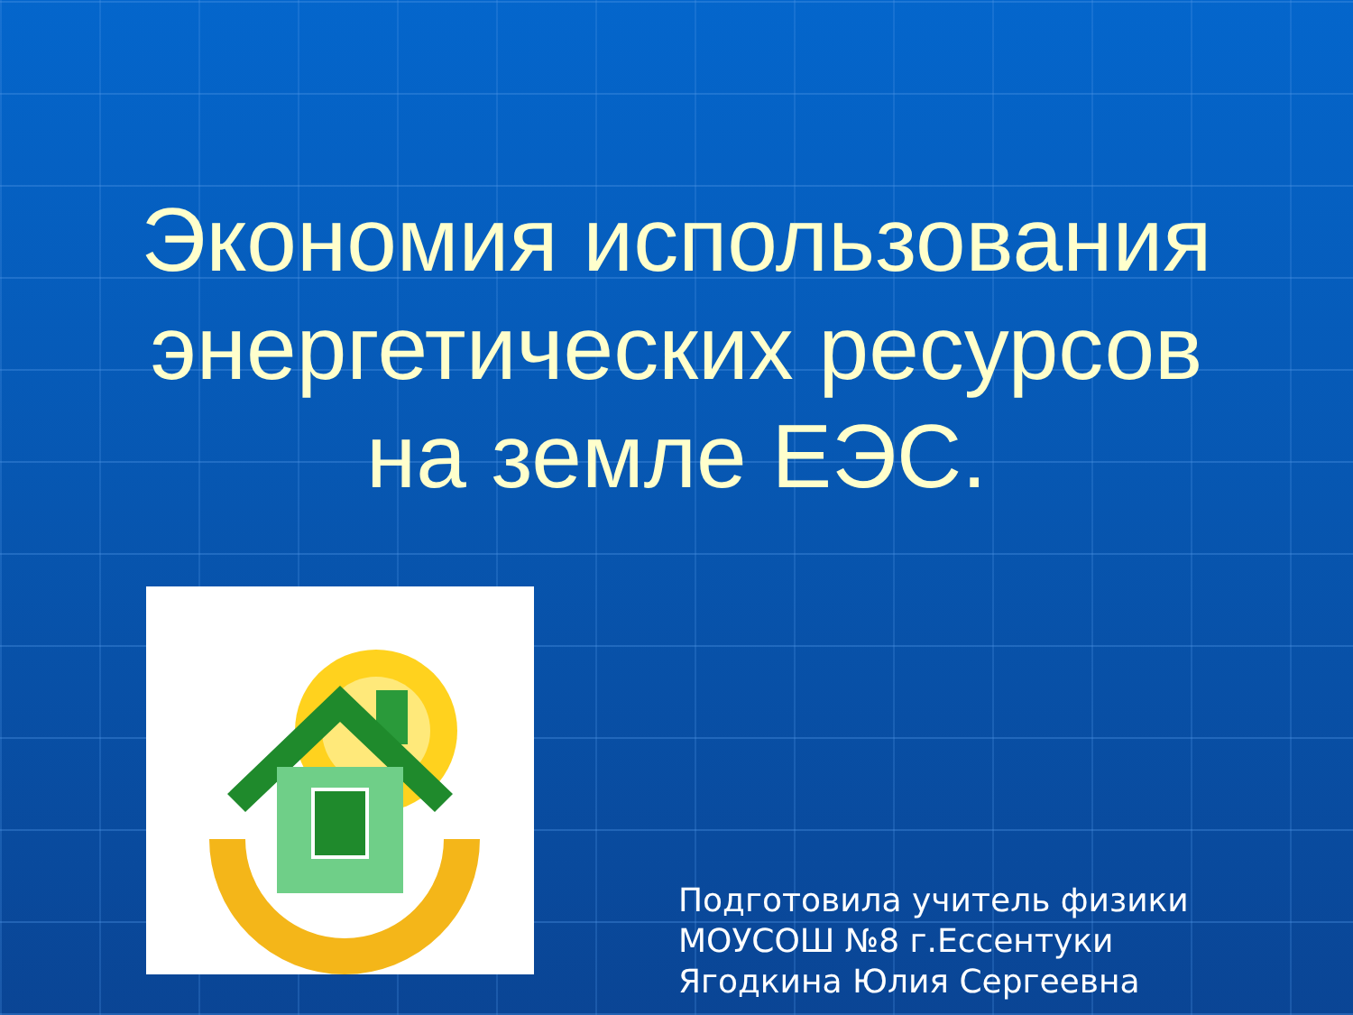Экономия использования
энергетических ресурсов
на земле ЕЭС.
Подготовила учитель физики
МОУСОШ №8 г.Ессентуки
Ягодкина Юлия Сергеевна